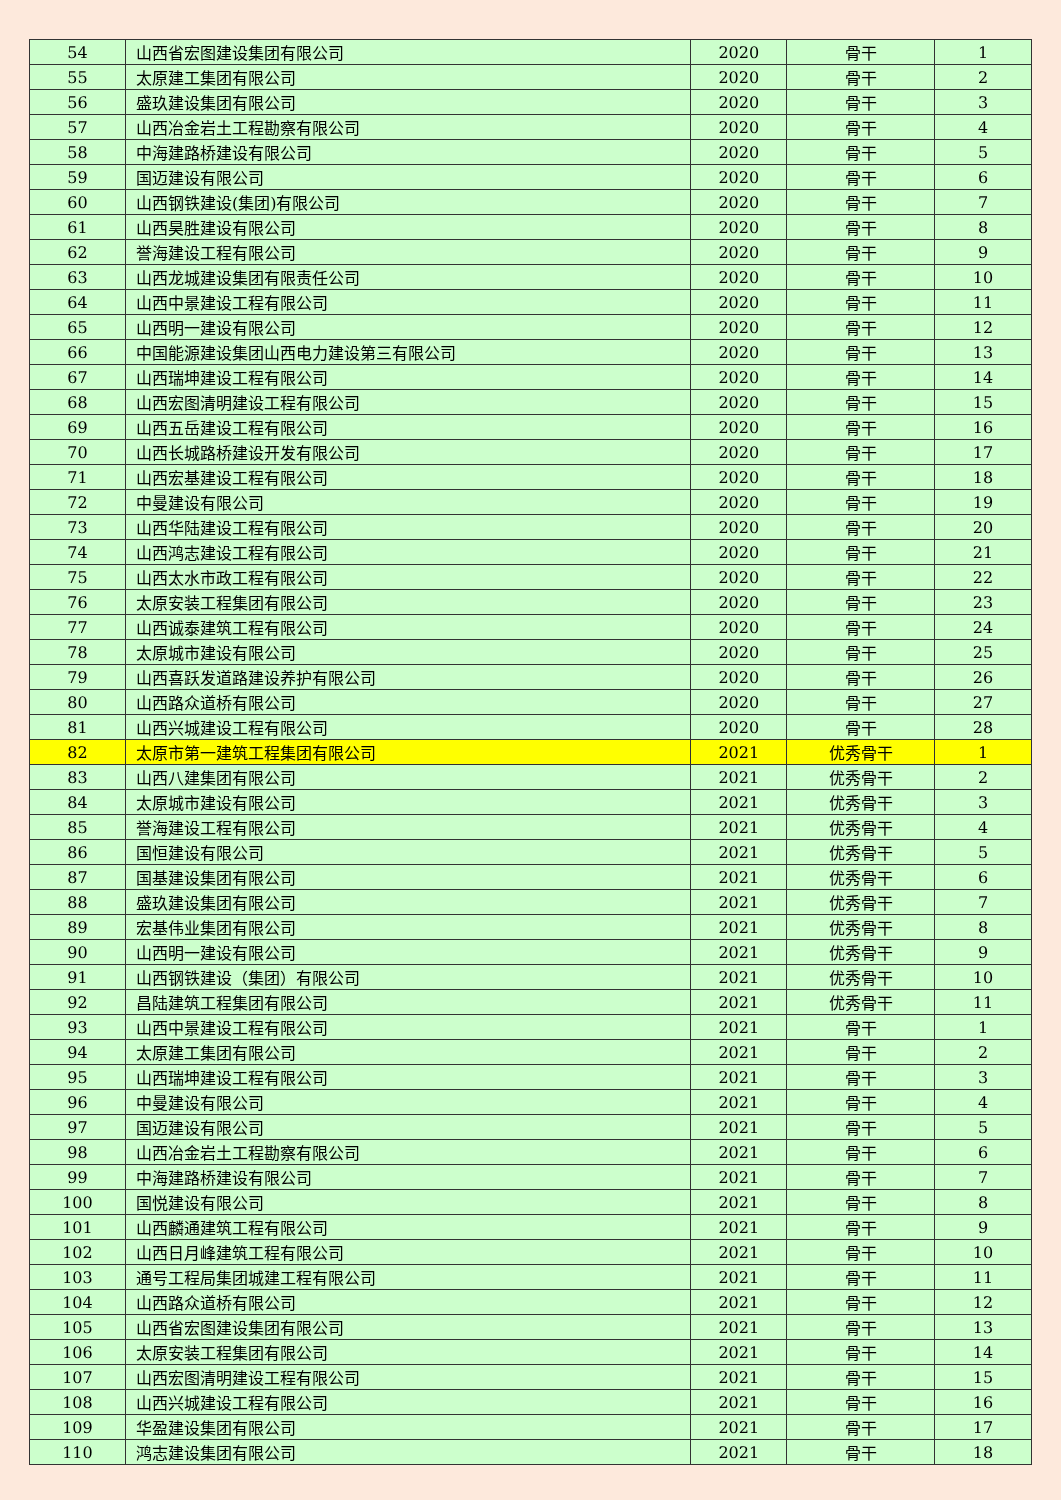| 54 | 山西省宏图建设集团有限公司 | 2020 | 骨干 | 1 |
| 55 | 太原建工集团有限公司 | 2020 | 骨干 | 2 |
| 56 | 盛玖建设集团有限公司 | 2020 | 骨干 | 3 |
| 57 | 山西冶金岩土工程勘察有限公司 | 2020 | 骨干 | 4 |
| 58 | 中海建路桥建设有限公司 | 2020 | 骨干 | 5 |
| 59 | 国迈建设有限公司 | 2020 | 骨干 | 6 |
| 60 | 山西钢铁建设(集团)有限公司 | 2020 | 骨干 | 7 |
| 61 | 山西昊胜建设有限公司 | 2020 | 骨干 | 8 |
| 62 | 誉海建设工程有限公司 | 2020 | 骨干 | 9 |
| 63 | 山西龙城建设集团有限责任公司 | 2020 | 骨干 | 10 |
| 64 | 山西中景建设工程有限公司 | 2020 | 骨干 | 11 |
| 65 | 山西明一建设有限公司 | 2020 | 骨干 | 12 |
| 66 | 中国能源建设集团山西电力建设第三有限公司 | 2020 | 骨干 | 13 |
| 67 | 山西瑞坤建设工程有限公司 | 2020 | 骨干 | 14 |
| 68 | 山西宏图清明建设工程有限公司 | 2020 | 骨干 | 15 |
| 69 | 山西五岳建设工程有限公司 | 2020 | 骨干 | 16 |
| 70 | 山西长城路桥建设开发有限公司 | 2020 | 骨干 | 17 |
| 71 | 山西宏基建设工程有限公司 | 2020 | 骨干 | 18 |
| 72 | 中曼建设有限公司 | 2020 | 骨干 | 19 |
| 73 | 山西华陆建设工程有限公司 | 2020 | 骨干 | 20 |
| 74 | 山西鸿志建设工程有限公司 | 2020 | 骨干 | 21 |
| 75 | 山西太水市政工程有限公司 | 2020 | 骨干 | 22 |
| 76 | 太原安装工程集团有限公司 | 2020 | 骨干 | 23 |
| 77 | 山西诚泰建筑工程有限公司 | 2020 | 骨干 | 24 |
| 78 | 太原城市建设有限公司 | 2020 | 骨干 | 25 |
| 79 | 山西喜跃发道路建设养护有限公司 | 2020 | 骨干 | 26 |
| 80 | 山西路众道桥有限公司 | 2020 | 骨干 | 27 |
| 81 | 山西兴城建设工程有限公司 | 2020 | 骨干 | 28 |
| 82 | 太原市第一建筑工程集团有限公司 | 2021 | 优秀骨干 | 1 |
| 83 | 山西八建集团有限公司 | 2021 | 优秀骨干 | 2 |
| 84 | 太原城市建设有限公司 | 2021 | 优秀骨干 | 3 |
| 85 | 誉海建设工程有限公司 | 2021 | 优秀骨干 | 4 |
| 86 | 国恒建设有限公司 | 2021 | 优秀骨干 | 5 |
| 87 | 国基建设集团有限公司 | 2021 | 优秀骨干 | 6 |
| 88 | 盛玖建设集团有限公司 | 2021 | 优秀骨干 | 7 |
| 89 | 宏基伟业集团有限公司 | 2021 | 优秀骨干 | 8 |
| 90 | 山西明一建设有限公司 | 2021 | 优秀骨干 | 9 |
| 91 | 山西钢铁建设（集团）有限公司 | 2021 | 优秀骨干 | 10 |
| 92 | 昌陆建筑工程集团有限公司 | 2021 | 优秀骨干 | 11 |
| 93 | 山西中景建设工程有限公司 | 2021 | 骨干 | 1 |
| 94 | 太原建工集团有限公司 | 2021 | 骨干 | 2 |
| 95 | 山西瑞坤建设工程有限公司 | 2021 | 骨干 | 3 |
| 96 | 中曼建设有限公司 | 2021 | 骨干 | 4 |
| 97 | 国迈建设有限公司 | 2021 | 骨干 | 5 |
| 98 | 山西冶金岩土工程勘察有限公司 | 2021 | 骨干 | 6 |
| 99 | 中海建路桥建设有限公司 | 2021 | 骨干 | 7 |
| 100 | 国悦建设有限公司 | 2021 | 骨干 | 8 |
| 101 | 山西麟通建筑工程有限公司 | 2021 | 骨干 | 9 |
| 102 | 山西日月峰建筑工程有限公司 | 2021 | 骨干 | 10 |
| 103 | 通号工程局集团城建工程有限公司 | 2021 | 骨干 | 11 |
| 104 | 山西路众道桥有限公司 | 2021 | 骨干 | 12 |
| 105 | 山西省宏图建设集团有限公司 | 2021 | 骨干 | 13 |
| 106 | 太原安装工程集团有限公司 | 2021 | 骨干 | 14 |
| 107 | 山西宏图清明建设工程有限公司 | 2021 | 骨干 | 15 |
| 108 | 山西兴城建设工程有限公司 | 2021 | 骨干 | 16 |
| 109 | 华盈建设集团有限公司 | 2021 | 骨干 | 17 |
| 110 | 鸿志建设集团有限公司 | 2021 | 骨干 | 18 |